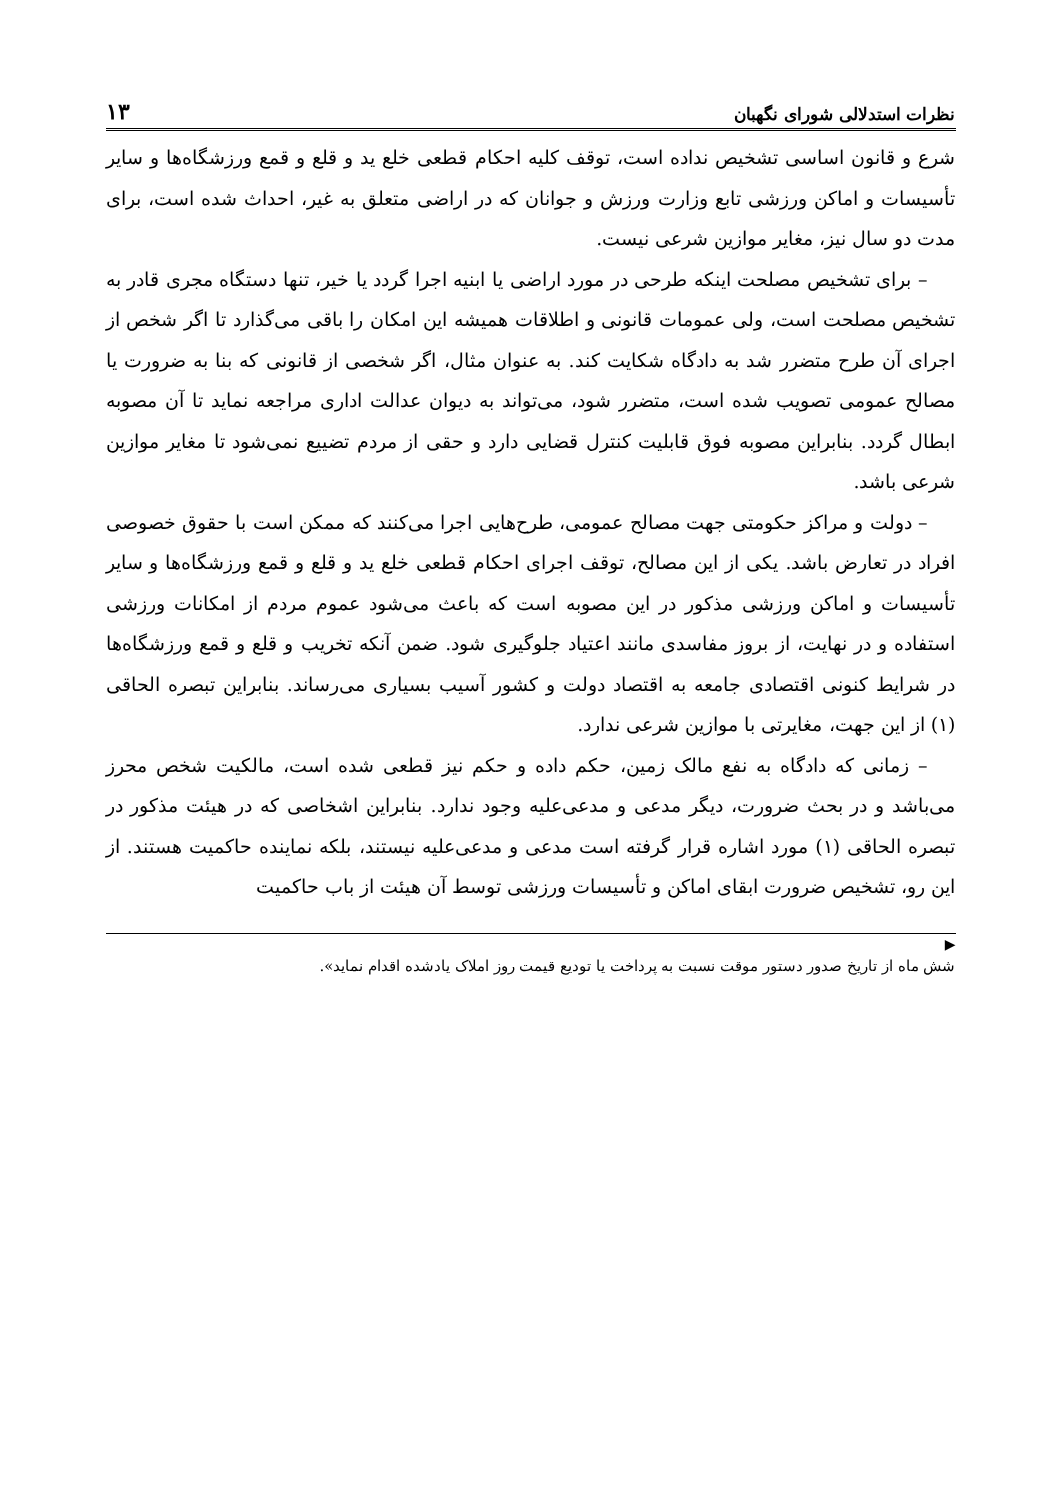نظرات استدلالی شورای نگهبان ۱۳
شرع و قانون اساسی تشخیص نداده است، توقف کلیه احکام قطعی خلع ید و قلع و قمع ورزشگاه‌ها و سایر تأسیسات و اماکن ورزشی تابع وزارت ورزش و جوانان که در اراضی متعلق به غیر، احداث شده است، برای مدت دو سال نیز، مغایر موازین شرعی نیست.
– برای تشخیص مصلحت اینکه طرحی در مورد اراضی یا ابنیه اجرا گردد یا خیر، تنها دستگاه مجری قادر به تشخیص مصلحت است، ولی عمومات قانونی و اطلاقات همیشه این امکان را باقی می‌گذارد تا اگر شخص از اجرای آن طرح متضرر شد به دادگاه شکایت کند. به عنوان مثال، اگر شخصی از قانونی که بنا به ضرورت یا مصالح عمومی تصویب شده است، متضرر شود، می‌تواند به دیوان عدالت اداری مراجعه نماید تا آن مصوبه ابطال گردد. بنابراین مصوبه فوق قابلیت کنترل قضایی دارد و حقی از مردم تضییع نمی‌شود تا مغایر موازین شرعی باشد.
– دولت و مراکز حکومتی جهت مصالح عمومی، طرح‌هایی اجرا می‌کنند که ممکن است با حقوق خصوصی افراد در تعارض باشد. یکی از این مصالح، توقف اجرای احکام قطعی خلع ید و قلع و قمع ورزشگاه‌ها و سایر تأسیسات و اماکن ورزشی مذکور در این مصوبه است که باعث می‌شود عموم مردم از امکانات ورزشی استفاده و در نهایت، از بروز مفاسدی مانند اعتیاد جلوگیری شود. ضمن آنکه تخریب و قلع و قمع ورزشگاه‌ها در شرایط کنونی اقتصادی جامعه به اقتصاد دولت و کشور آسیب بسیاری می‌رساند. بنابراین تبصره الحاقی (۱) از این جهت، مغایرتی با موازین شرعی ندارد.
– زمانی که دادگاه به نفع مالک زمین، حکم داده و حکم نیز قطعی شده است، مالکیت شخص محرز می‌باشد و در بحث ضرورت، دیگر مدعی و مدعی‌علیه وجود ندارد. بنابراین اشخاصی که در هیئت مذکور در تبصره الحاقی (۱) مورد اشاره قرار گرفته است مدعی و مدعی‌علیه نیستند، بلکه نماینده حاکمیت هستند. از این رو، تشخیص ضرورت ابقای اماکن و تأسیسات ورزشی توسط آن هیئت از باب حاکمیت
▶
شش ماه از تاریخ صدور دستور موقت نسبت به پرداخت یا تودیع قیمت روز املاک یادشده اقدام نماید».